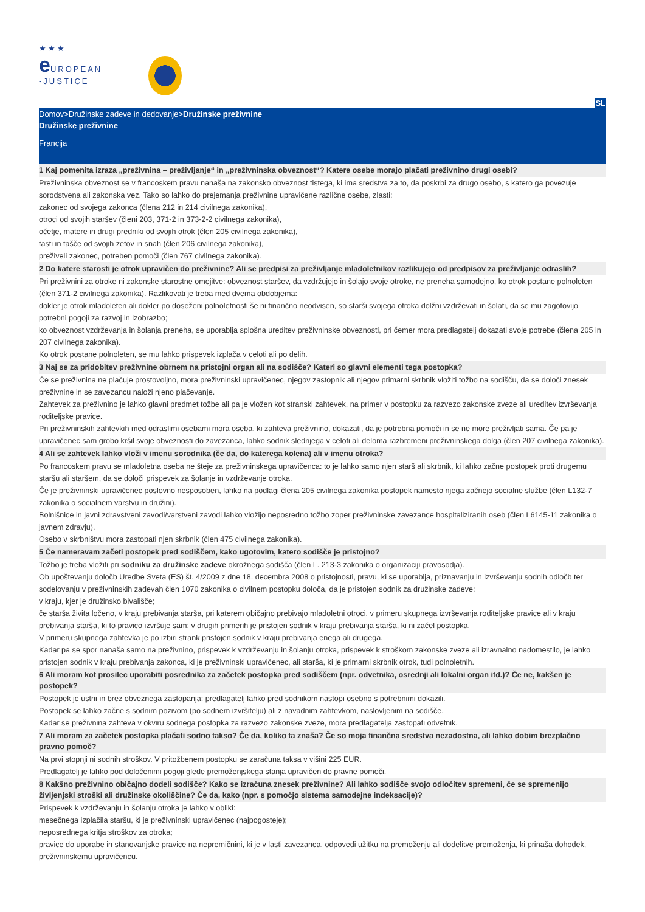★★★
e UROPEAN
-JUSTICE
SL
Domov>Družinske zadeve in dedovanje>Družinske preživnine
Družinske preživnine
Francija
1 Kaj pomenita izraza „preživnina – preživljanje“ in „preživninska obveznost“? Katere osebe morajo plačati preživnino drugi osebi?
Preživninska obveznost se v francoskem pravu nanaša na zakonsko obveznost tistega, ki ima sredstva za to, da poskrbi za drugo osebo, s katero ga povezuje sorodstvena ali zakonska vez. Tako so lahko do prejemanja preživnine upravičene različne osebe, zlasti:
zakonec od svojega zakonca (člena 212 in 214 civilnega zakonika),
otroci od svojih staršev (členi 203, 371-2 in 373-2-2 civilnega zakonika),
očetje, matere in drugi predniki od svojih otrok (člen 205 civilnega zakonika),
tasti in tašče od svojih zetov in snah (člen 206 civilnega zakonika),
preživeli zakonec, potreben pomoči (člen 767 civilnega zakonika).
2 Do katere starosti je otrok upravičen do preživnine? Ali se predpisi za preživljanje mladoletnikov razlikujejo od predpisov za preživljanje odraslih?
Pri preživnini za otroke ni zakonske starostne omejitve: obveznost staršev, da vzdržujejo in šolajo svoje otroke, ne preneha samodejno, ko otrok postane polnoleten (člen 371-2 civilnega zakonika). Razlikovati je treba med dvema obdobjema:
dokler je otrok mladoleten ali dokler po doseženi polnoletnosti še ni finančno neodvisen, so starši svojega otroka dolžni vzdrževati in šolati, da se mu zagotovijo potrebni pogoji za razvoj in izobrazbo;
ko obveznost vzdrževanja in šolanja preneha, se uporablja splošna ureditev preživninske obveznosti, pri čemer mora predlagatelj dokazati svoje potrebe (člena 205 in 207 civilnega zakonika).
Ko otrok postane polnoleten, se mu lahko prispevek izplača v celoti ali po delih.
3 Naj se za pridobitev preživnine obrnem na pristojni organ ali na sodišče? Kateri so glavni elementi tega postopka?
Če se preživnina ne plačuje prostovoljno, mora preživninski upravičenec, njegov zastopnik ali njegov primarni skrbnik vložiti tožbo na sodišču, da se določi znesek preživnine in se zavezancu naloži njeno plačevanje.
Zahtevek za preživnino je lahko glavni predmet tožbe ali pa je vložen kot stranski zahtevek, na primer v postopku za razvezo zakonske zveze ali ureditev izvrševanja roditeljske pravice.
Pri preživninskih zahtevkih med odraslimi osebami mora oseba, ki zahteva preživnino, dokazati, da je potrebna pomoči in se ne more preživljati sama. Če pa je upravičenec sam grobo kršil svoje obveznosti do zavezanca, lahko sodnik slednjega v celoti ali deloma razbremeni preživninskega dolga (člen 207 civilnega zakonika).
4 Ali se zahtevek lahko vloži v imenu sorodnika (če da, do katerega kolena) ali v imenu otroka?
Po francoskem pravu se mladoletna oseba ne šteje za preživninskega upravičenca: to je lahko samo njen starš ali skrbnik, ki lahko začne postopek proti drugemu staršu ali staršem, da se določi prispevek za šolanje in vzdrževanje otroka.
Če je preživninski upravičenec poslovno nesposoben, lahko na podlagi člena 205 civilnega zakonika postopek namesto njega začnejo socialne službe (člen L132-7 zakonika o socialnem varstvu in družini).
Bolnišnice in javni zdravstveni zavodi/varstveni zavodi lahko vložijo neposredno tožbo zoper preživninske zavezance hospitaliziranih oseb (člen L6145-11 zakonika o javnem zdravju).
Osebo v skrbništvu mora zastopati njen skrbnik (člen 475 civilnega zakonika).
5 Če nameravam začeti postopek pred sodiščem, kako ugotovim, katero sodišče je pristojno?
Tožbo je treba vložiti pri sodniku za družinske zadeve okrožnega sodišča (člen L. 213-3 zakonika o organizaciji pravosodja).
Ob upoštevanju določb Uredbe Sveta (ES) št. 4/2009 z dne 18. decembra 2008 o pristojnosti, pravu, ki se uporablja, priznavanju in izvrševanju sodnih odločb ter sodelovanju v preživninskih zadevah člen 1070 zakonika o civilnem postopku določa, da je pristojen sodnik za družinske zadeve:
v kraju, kjer je družinsko bivališče;
če starša živita ločeno, v kraju prebivanja starša, pri katerem običajno prebivajo mladoletni otroci, v primeru skupnega izvrševanja roditeljske pravice ali v kraju prebivanja starša, ki to pravico izvršuje sam; v drugih primerih je pristojen sodnik v kraju prebivanja starša, ki ni začel postopka.
V primeru skupnega zahtevka je po izbiri strank pristojen sodnik v kraju prebivanja enega ali drugega.
Kadar pa se spor nanaša samo na preživnino, prispevek k vzdrževanju in šolanju otroka, prispevek k stroškom zakonske zveze ali izravnalno nadomestilo, je lahko pristojen sodnik v kraju prebivanja zakonca, ki je preživninski upravičenec, ali starša, ki je primarni skrbnik otrok, tudi polnoletnih.
6 Ali moram kot prosilec uporabiti posrednika za začetek postopka pred sodiščem (npr. odvetnika, osrednji ali lokalni organ itd.)? Če ne, kakšen je postopek?
Postopek je ustni in brez obveznega zastopanja: predlagatelj lahko pred sodnikom nastopi osebno s potrebnimi dokazili.
Postopek se lahko začne s sodnim pozivom (po sodnem izvršitelju) ali z navadnim zahtevkom, naslovljenim na sodišče.
Kadar se preživnina zahteva v okviru sodnega postopka za razvezo zakonske zveze, mora predlagatelja zastopati odvetnik.
7 Ali moram za začetek postopka plačati sodno takso? Če da, koliko ta znaša? Če so moja finančna sredstva nezadostna, ali lahko dobim brezplačno pravno pomoč?
Na prvi stopnji ni sodnih stroškov. V pritožbenem postopku se zaračuna taksa v višini 225 EUR.
Predlagatelj je lahko pod določenimi pogoji glede premoženjskega stanja upravičen do pravne pomoči.
8 Kakšno preživnino običajno dodeli sodišče? Kako se izračuna znesek preživnine? Ali lahko sodišče svojo odločitev spremeni, če se spremenijo življenjski stroški ali družinske okoliščine? Če da, kako (npr. s pomočjo sistema samodejne indeksacije)?
Prispevek k vzdrževanju in šolanju otroka je lahko v obliki:
mesečnega izplačila staršu, ki je preživninski upravičenec (najpogosteje);
neposrednega kritja stroškov za otroka;
pravice do uporabe in stanovanjske pravice na nepremičnini, ki je v lasti zavezanca, odpovedi užitku na premoženju ali dodelitve premoženja, ki prinaša dohodek, preživninskemu upravičencu.